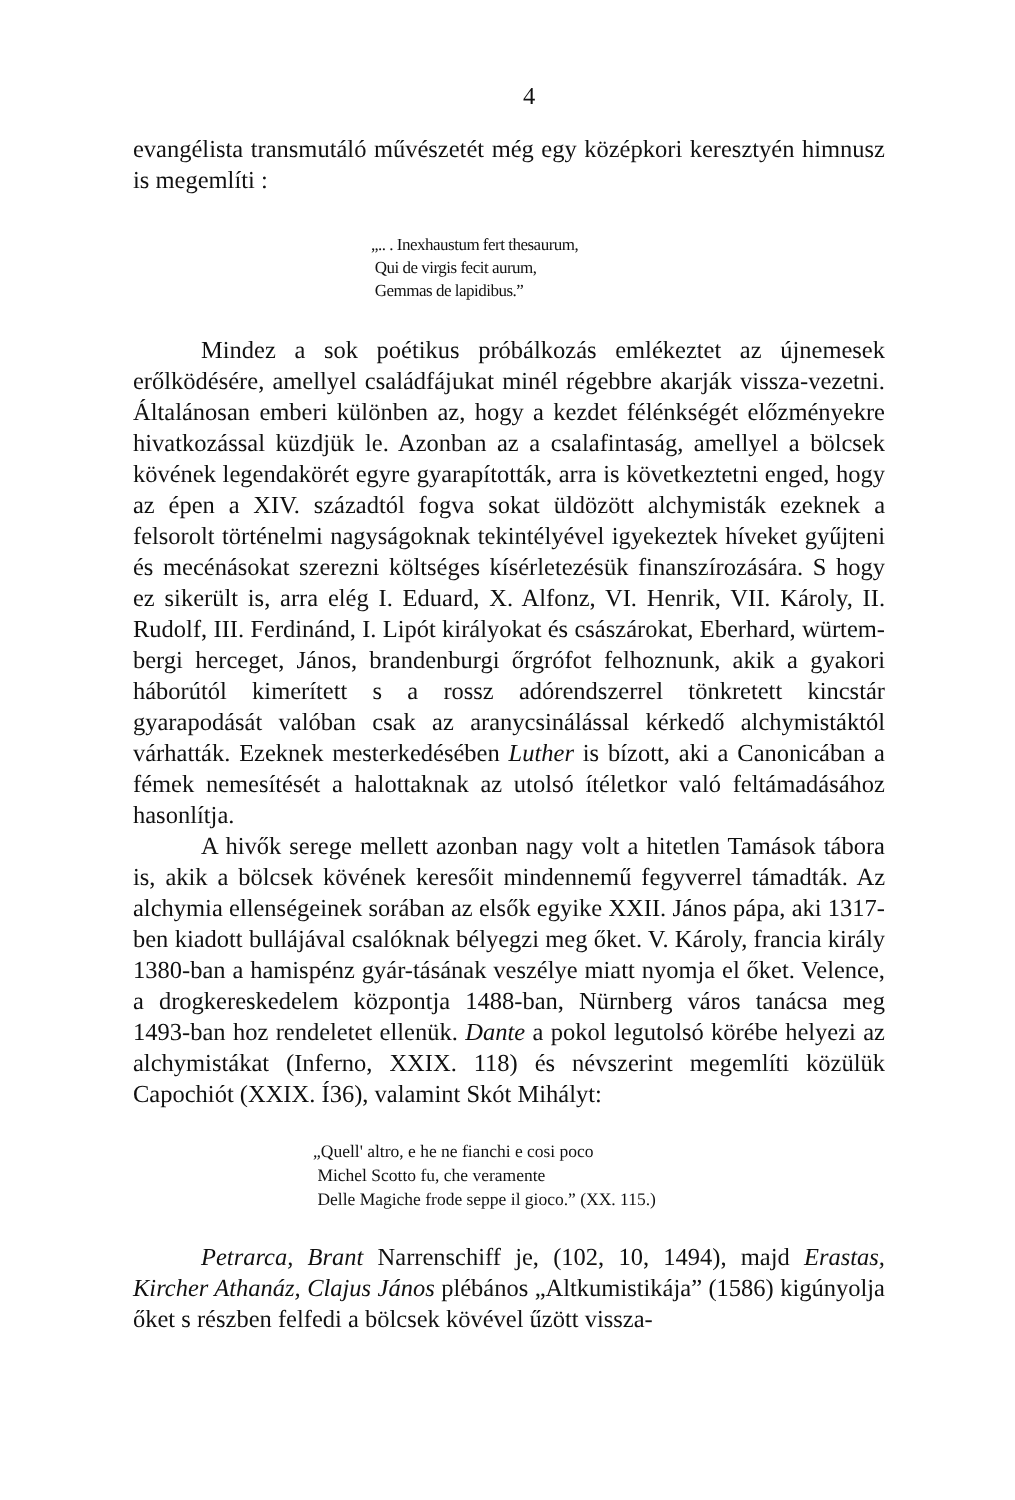4
evangélista transmutáló művészetét még egy középkori keresztyén himnusz is megemlíti :
„.. . Inexhaustum fert thesaurum,
Qui de virgis fecit aurum,
Gemmas de lapidibus.”
Mindez a sok poétikus próbálkozás emlékeztet az újnemesek erőlködésére, amellyel családfájukat minél régebbre akarják vissza-vezetni. Általánosan emberi különben az, hogy a kezdet félénkségét előzményekre hivatkozással küzdjük le. Azonban az a csalafintaság, amellyel a bölcsek kövének legendakörét egyre gyarapították, arra is következtetni enged, hogy az épen a XIV. századtól fogva sokat üldözött alchymisták ezeknek a felsorolt történelmi nagyságoknak tekintélyével igyekeztek híveket gyűjteni és mecénásokat szerezni költséges kísérletezésük finanszírozására. S hogy ez sikerült is, arra elég I. Eduard, X. Alfonz, VI. Henrik, VII. Károly, II. Rudolf, III. Ferdinánd, I. Lipót királyokat és császárokat, Eberhard, würtem-bergi herceget, János, brandenburgi őrgrófot felhoznunk, akik a gyakori háborútól kimerített s a rossz adórendszerrel tönkretett kincstár gyarapodását valóban csak az aranycsinálással kérkedő alchymistáktól várhatták. Ezeknek mesterkedésében Luther is bízott, aki a Canonicában a fémek nemesítését a halottaknak az utolsó ítéletkor való feltámadásához hasonlítja.
A hivők serege mellett azonban nagy volt a hitetlen Tamások tábora is, akik a bölcsek kövének keresőit mindennemű fegyverrel támadták. Az alchymia ellenségeinek sorában az elsők egyike XXII. János pápa, aki 1317-ben kiadott bullájával csalóknak bélyegzi meg őket. V. Károly, francia király 1380-ban a hamispénz gyár-tásának veszélye miatt nyomja el őket. Velence, a drogkereskedelem központja 1488-ban, Nürnberg város tanácsa meg 1493-ban hoz rendeletet ellenük. Dante a pokol legutolsó körébe helyezi az alchymistákat (Inferno, XXIX. 118) és névszerint megemlíti közülük Capochiót (XXIX. Í36), valamint Skót Mihályt:
„Quell' altro, e he ne fianchi e cosi poco
Michel Scotto fu, che veramente
Delle Magiche frode seppe il gioco.” (XX. 115.)
Petrarca, Brant Narrenschiff je, (102, 10, 1494), majd Erastas, Kircher Athanáz, Clajus János plébános „Altkumistikája” (1586) kigúnyolja őket s részben felfedi a bölcsek kövével űzött vissza-